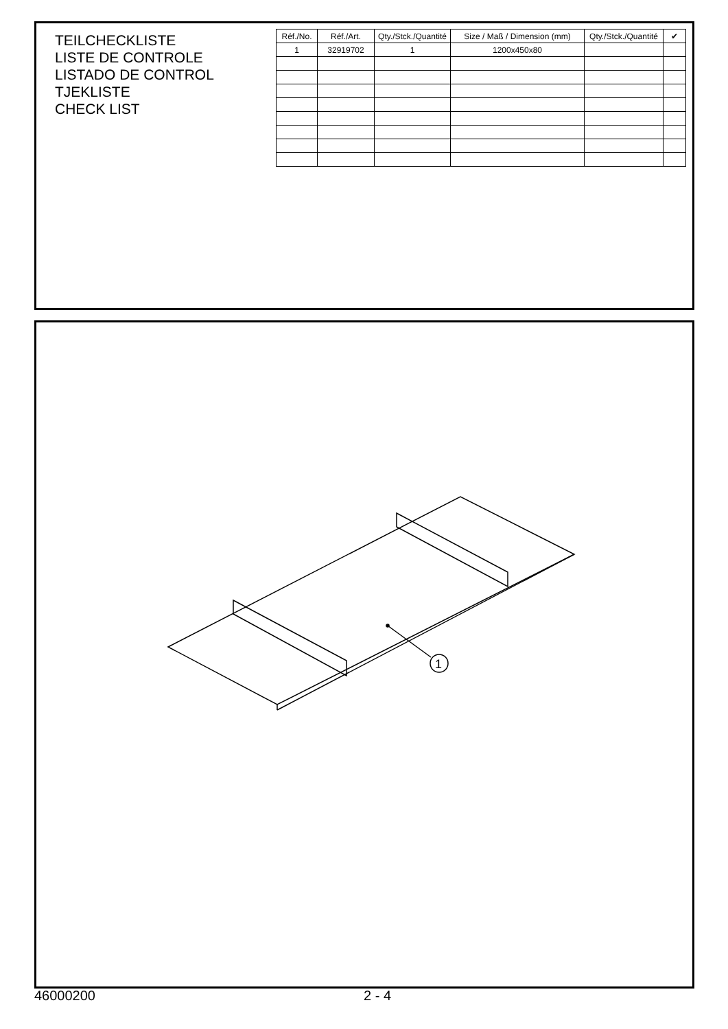TEILCHECKLISTE
LISTE DE CONTROLE
LISTADO DE CONTROL
TJEKLISTE
CHECK LIST
| Réf./No. | Réf./Art. | Qty./Stck./Quantité | Size / Maß / Dimension (mm) | Qty./Stck./Quantité | ✔ |
| --- | --- | --- | --- | --- | --- |
| 1 | 32919702 | 1 | 1200x450x80 | | |
1
46000200 2 - 4